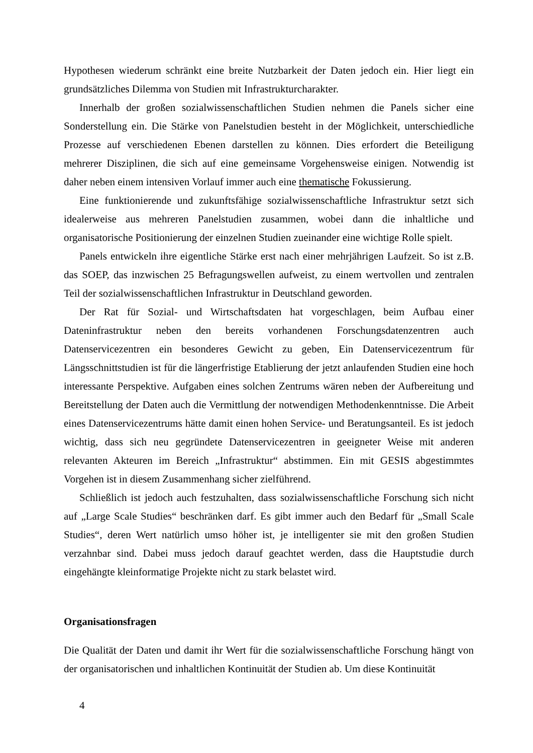Hypothesen wiederum schränkt eine breite Nutzbarkeit der Daten jedoch ein. Hier liegt ein grundsätzliches Dilemma von Studien mit Infrastrukturcharakter.
Innerhalb der großen sozialwissenschaftlichen Studien nehmen die Panels sicher eine Sonderstellung ein. Die Stärke von Panelstudien besteht in der Möglichkeit, unterschiedliche Prozesse auf verschiedenen Ebenen darstellen zu können. Dies erfordert die Beteiligung mehrerer Disziplinen, die sich auf eine gemeinsame Vorgehensweise einigen. Notwendig ist daher neben einem intensiven Vorlauf immer auch eine thematische Fokussierung.
Eine funktionierende und zukunftsfähige sozialwissenschaftliche Infrastruktur setzt sich idealerweise aus mehreren Panelstudien zusammen, wobei dann die inhaltliche und organisatorische Positionierung der einzelnen Studien zueinander eine wichtige Rolle spielt.
Panels entwickeln ihre eigentliche Stärke erst nach einer mehrjährigen Laufzeit. So ist z.B. das SOEP, das inzwischen 25 Befragungswellen aufweist, zu einem wertvollen und zentralen Teil der sozialwissenschaftlichen Infrastruktur in Deutschland geworden.
Der Rat für Sozial- und Wirtschaftsdaten hat vorgeschlagen, beim Aufbau einer Dateninfrastruktur neben den bereits vorhandenen Forschungsdatenzentren auch Datenservicezentren ein besonderes Gewicht zu geben, Ein Datenservicezentrum für Längsschnittstudien ist für die längerfristige Etablierung der jetzt anlaufenden Studien eine hoch interessante Perspektive. Aufgaben eines solchen Zentrums wären neben der Aufbereitung und Bereitstellung der Daten auch die Vermittlung der notwendigen Methodenkenntnisse. Die Arbeit eines Datenservicezentrums hätte damit einen hohen Service- und Beratungsanteil. Es ist jedoch wichtig, dass sich neu gegründete Datenservicezentren in geeigneter Weise mit anderen relevanten Akteuren im Bereich „Infrastruktur“ abstimmen. Ein mit GESIS abgestimmtes Vorgehen ist in diesem Zusammenhang sicher zielführend.
Schließlich ist jedoch auch festzuhalten, dass sozialwissenschaftliche Forschung sich nicht auf „Large Scale Studies“ beschränken darf. Es gibt immer auch den Bedarf für „Small Scale Studies“, deren Wert natürlich umso höher ist, je intelligenter sie mit den großen Studien verzahnbar sind. Dabei muss jedoch darauf geachtet werden, dass die Hauptstudie durch eingehängte kleinformatige Projekte nicht zu stark belastet wird.
Organisationsfragen
Die Qualität der Daten und damit ihr Wert für die sozialwissenschaftliche Forschung hängt von der organisatorischen und inhaltlichen Kontinuität der Studien ab. Um diese Kontinuität
4